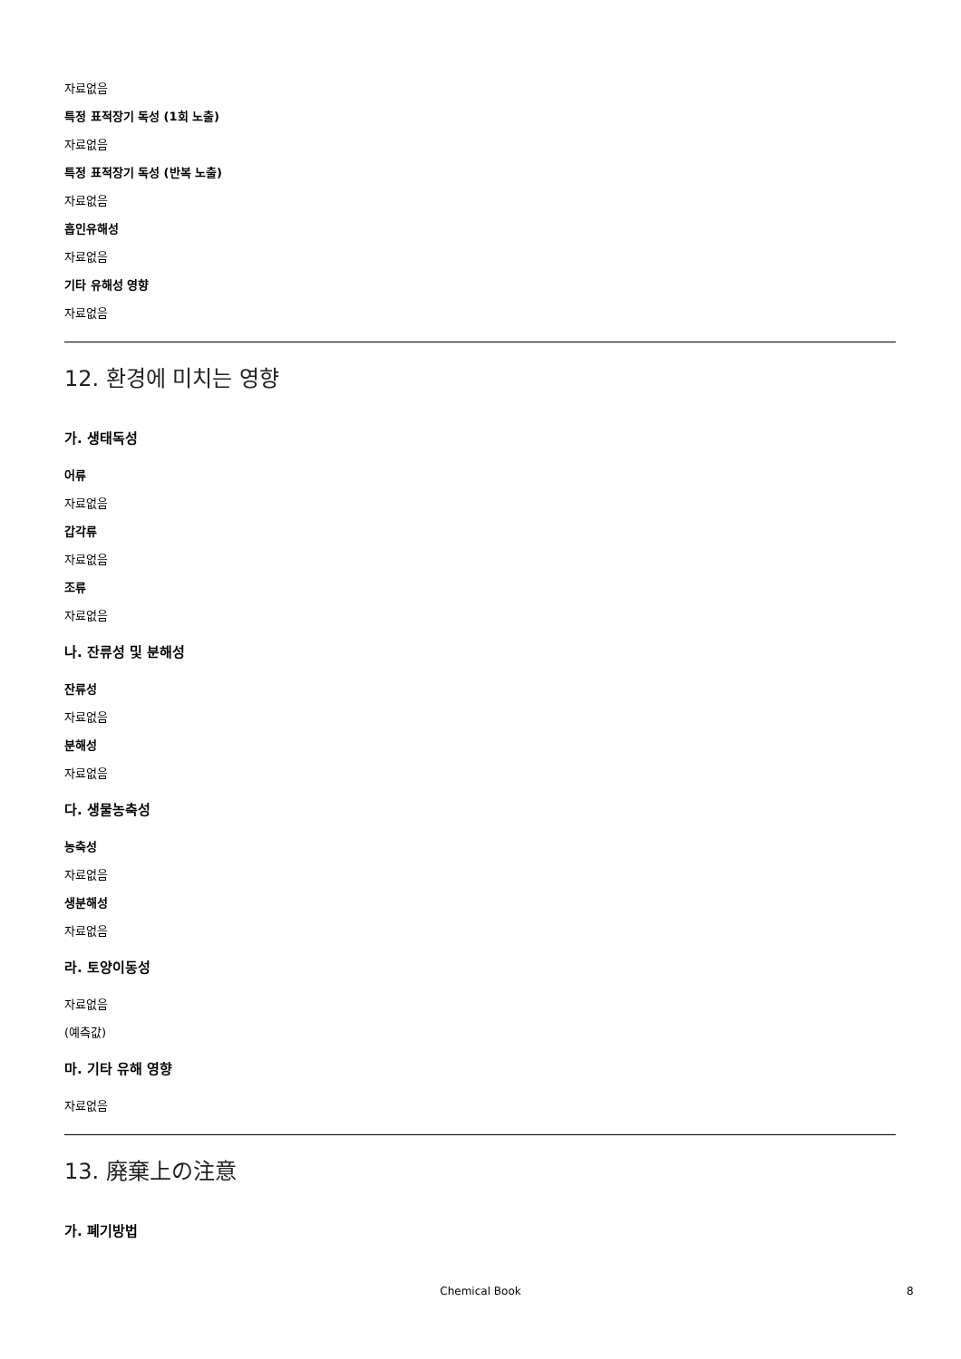자료없음
특정 표적장기 독성 (1회 노출)
자료없음
특정 표적장기 독성 (반복 노출)
자료없음
흡인유해성
자료없음
기타 유해성 영향
자료없음
12. 환경에 미치는 영향
가. 생태독성
어류
자료없음
갑각류
자료없음
조류
자료없음
나. 잔류성 및 분해성
잔류성
자료없음
분해성
자료없음
다. 생물농축성
농축성
자료없음
생분해성
자료없음
라. 토양이동성
자료없음
(예측값)
마. 기타 유해 영향
자료없음
13. 廃棄上の注意
가. 폐기방법
Chemical Book 8